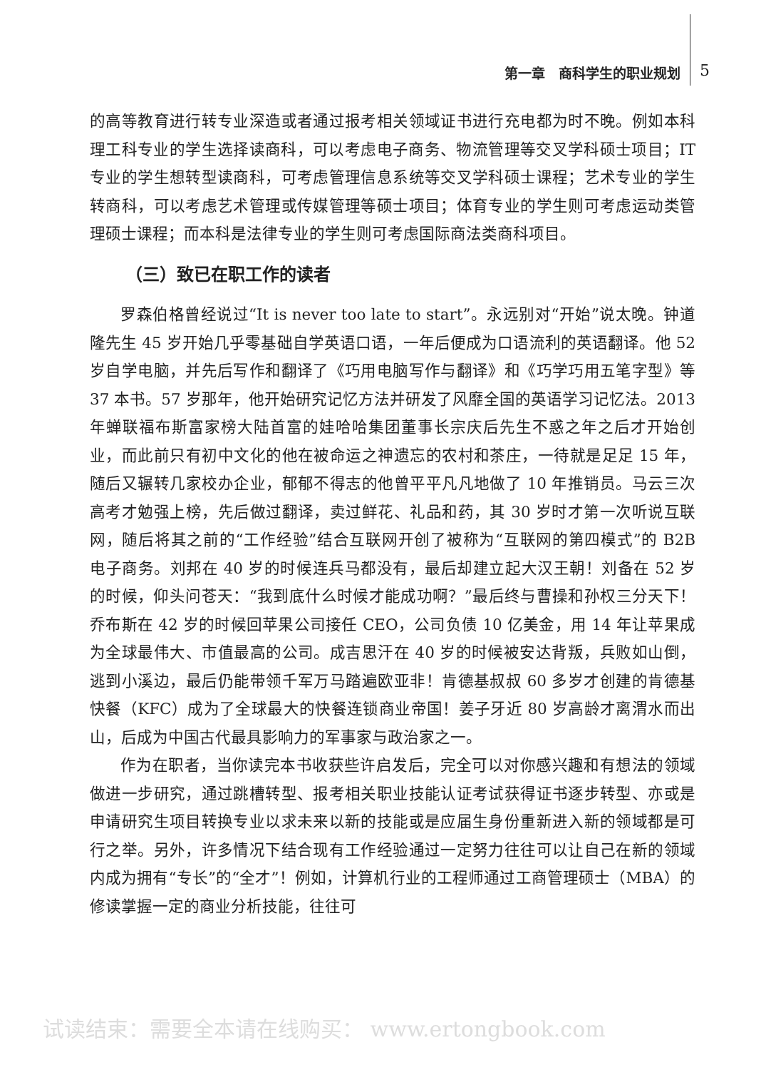第一章　商科学生的职业规划 5
的高等教育进行转专业深造或者通过报考相关领域证书进行充电都为时不晚。例如本科理工科专业的学生选择读商科，可以考虑电子商务、物流管理等交叉学科硕士项目；IT 专业的学生想转型读商科，可考虑管理信息系统等交叉学科硕士课程；艺术专业的学生转商科，可以考虑艺术管理或传媒管理等硕士项目；体育专业的学生则可考虑运动类管理硕士课程；而本科是法律专业的学生则可考虑国际商法类商科项目。
（三）致已在职工作的读者
罗森伯格曾经说过“It is never too late to start”。永远别对“开始”说太晚。钟道隆先生 45 岁开始几乎零基础自学英语口语，一年后便成为口语流利的英语翻译。他 52 岁自学电脑，并先后写作和翻译了《巧用电脑写作与翻译》和《巧学巧用五笔字型》等 37 本书。57 岁那年，他开始研究记忆方法并研发了风靡全国的英语学习记忆法。2013 年蝉联福布斯富家榜大陆首富的娃哈哈集团董事长宗庆后先生不惑之年之后才开始创业，而此前只有初中文化的他在被命运之神遗忘的农村和茶庄，一待就是足足 15 年，随后又辗转几家校办企业，郁郁不得志的他曾平平凡凡地做了 10 年推销员。马云三次高考才勉强上榜，先后做过翻译，卖过鲜花、礼品和药，其 30 岁时才第一次听说互联网，随后将其之前的“工作经验”结合互联网开创了被称为“互联网的第四模式”的 B2B 电子商务。刘邦在 40 岁的时候连兵马都没有，最后却建立起大汉王朝！刘备在 52 岁的时候，仰头问苍天：“我到底什么时候才能成功啊？”最后终与曹操和孙权三分天下！乔布斯在 42 岁的时候回苹果公司接任 CEO，公司负债 10 亿美金，用 14 年让苹果成为全球最伟大、市值最高的公司。成吉思汗在 40 岁的时候被安达背叛，兵败如山倒，逃到小溪边，最后仍能带领千军万马踏遍欧亚非！肯德基叔叔 60 多岁才创建的肯德基快餐（KFC）成为了全球最大的快餐连锁商业帝国！姜子牙近 80 岁高龄才离渭水而出山，后成为中国古代最具影响力的军事家与政治家之一。
作为在职者，当你读完本书收获些许启发后，完全可以对你感兴趣和有想法的领域做进一步研究，通过跳槽转型、报考相关职业技能认证考试获得证书逐步转型、亦或是申请研究生项目转换专业以求未来以新的技能或是应届生身份重新进入新的领域都是可行之举。另外，许多情况下结合现有工作经验通过一定努力往往可以让自己在新的领域内成为拥有“专长”的“全才”！例如，计算机行业的工程师通过工商管理硕士（MBA）的修读掌握一定的商业分析技能，往往可
试读结束：需要全本请在线购买： www.ertongbook.com